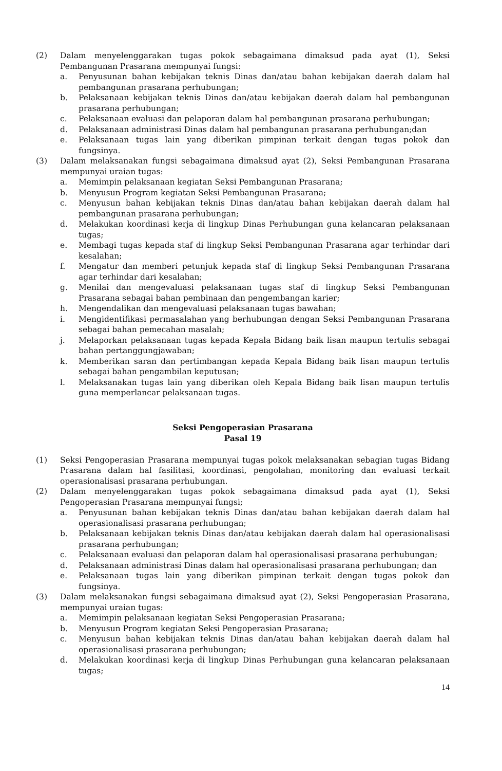(2) Dalam menyelenggarakan tugas pokok sebagaimana dimaksud pada ayat (1), Seksi Pembangunan Prasarana mempunyai fungsi:
a. Penyusunan bahan kebijakan teknis Dinas dan/atau bahan kebijakan daerah dalam hal pembangunan prasarana perhubungan;
b. Pelaksanaan kebijakan teknis Dinas dan/atau kebijakan daerah dalam hal pembangunan prasarana perhubungan;
c. Pelaksanaan evaluasi dan pelaporan dalam hal pembangunan prasarana perhubungan;
d. Pelaksanaan administrasi Dinas dalam hal pembangunan prasarana perhubungan;dan
e. Pelaksanaan tugas lain yang diberikan pimpinan terkait dengan tugas pokok dan fungsinya.
(3) Dalam melaksanakan fungsi sebagaimana dimaksud ayat (2), Seksi Pembangunan Prasarana mempunyai uraian tugas:
a. Memimpin pelaksanaan kegiatan Seksi Pembangunan Prasarana;
b. Menyusun Program kegiatan Seksi Pembangunan Prasarana;
c. Menyusun bahan kebijakan teknis Dinas dan/atau bahan kebijakan daerah dalam hal pembangunan prasarana perhubungan;
d. Melakukan koordinasi kerja di lingkup Dinas Perhubungan guna kelancaran pelaksanaan tugas;
e. Membagi tugas kepada staf di lingkup Seksi Pembangunan Prasarana agar terhindar dari kesalahan;
f. Mengatur dan memberi petunjuk kepada staf di lingkup Seksi Pembangunan Prasarana agar terhindar dari kesalahan;
g. Menilai dan mengevaluasi pelaksanaan tugas staf di lingkup Seksi Pembangunan Prasarana sebagai bahan pembinaan dan pengembangan karier;
h. Mengendalikan dan mengevaluasi pelaksanaan tugas bawahan;
i. Mengidentifikasi permasalahan yang berhubungan dengan Seksi Pembangunan Prasarana sebagai bahan pemecahan masalah;
j. Melaporkan pelaksanaan tugas kepada Kepala Bidang baik lisan maupun tertulis sebagai bahan pertanggungjawaban;
k. Memberikan saran dan pertimbangan kepada Kepala Bidang baik lisan maupun tertulis sebagai bahan pengambilan keputusan;
l. Melaksanakan tugas lain yang diberikan oleh Kepala Bidang baik lisan maupun tertulis guna memperlancar pelaksanaan tugas.
Seksi Pengoperasian Prasarana
Pasal 19
(1) Seksi Pengoperasian Prasarana mempunyai tugas pokok melaksanakan sebagian tugas Bidang Prasarana dalam hal fasilitasi, koordinasi, pengolahan, monitoring dan evaluasi terkait operasionalisasi prasarana perhubungan.
(2) Dalam menyelenggarakan tugas pokok sebagaimana dimaksud pada ayat (1), Seksi Pengoperasian Prasarana mempunyai fungsi;
a. Penyusunan bahan kebijakan teknis Dinas dan/atau bahan kebijakan daerah dalam hal operasionalisasi prasarana perhubungan;
b. Pelaksanaan kebijakan teknis Dinas dan/atau kebijakan daerah dalam hal operasionalisasi prasarana perhubungan;
c. Pelaksanaan evaluasi dan pelaporan dalam hal operasionalisasi prasarana perhubungan;
d. Pelaksanaan administrasi Dinas dalam hal operasionalisasi prasarana perhubungan; dan
e. Pelaksanaan tugas lain yang diberikan pimpinan terkait dengan tugas pokok dan fungsinya.
(3) Dalam melaksanakan fungsi sebagaimana dimaksud ayat (2), Seksi Pengoperasian Prasarana, mempunyai uraian tugas:
a. Memimpin pelaksanaan kegiatan Seksi Pengoperasian Prasarana;
b. Menyusun Program kegiatan Seksi Pengoperasian Prasarana;
c. Menyusun bahan kebijakan teknis Dinas dan/atau bahan kebijakan daerah dalam hal operasionalisasi prasarana perhubungan;
d. Melakukan koordinasi kerja di lingkup Dinas Perhubungan guna kelancaran pelaksanaan tugas;
14